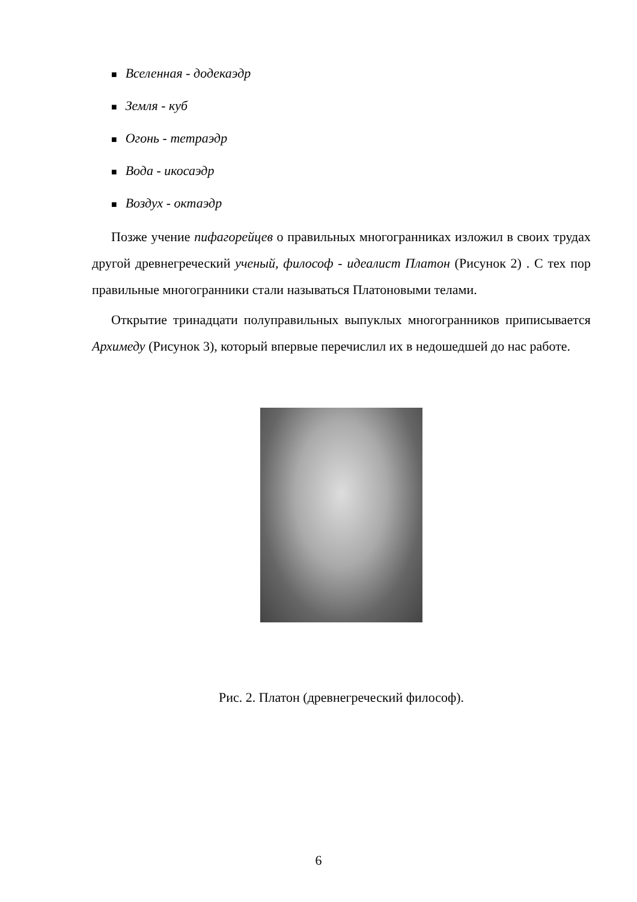■ Вселенная - додекаэдр
■ Земля - куб
■ Огонь - тетраэдр
■ Вода - икосаэдр
■ Воздух - октаэдр
Позже учение пифагорейцев о правильных многогранниках изложил в своих трудах другой древнегреческий ученый, философ - идеалист Платон (Рисунок 2) . С тех пор правильные многогранники стали называться Платоновыми телами.
Открытие тринадцати полуправильных выпуклых многогранников приписывается Архимеду (Рисунок 3), который впервые перечислил их в недошедшей до нас работе.
Рис. 2. Платон (древнегреческий философ).
6